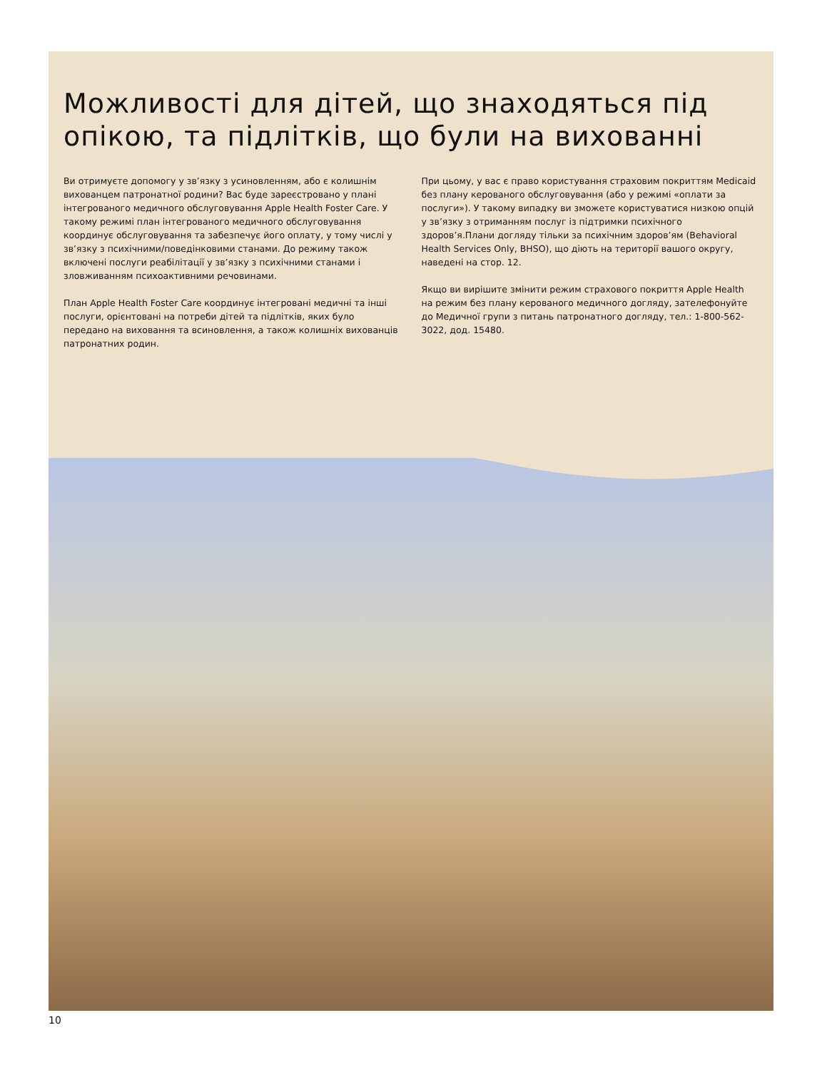Можливості для дітей, що знаходяться під опікою, та підлітків, що були на вихованні
Ви отримуєте допомогу у зв’язку з усиновленням, або є колишнім вихованцем патронатної родини? Вас буде зареєстровано у плані інтегрованого медичного обслуговування Apple Health Foster Care. У такому режимі план інтегрованого медичного обслуговування координує обслуговування та забезпечує його оплату, у тому числі у зв’язку з психічними/поведінковими станами. До режиму також включені послуги реабілітації у зв’язку з психічними станами і зловживанням психоактивними речовинами.
План Apple Health Foster Care координує інтегровані медичні та інші послуги, орієнтовані на потреби дітей та підлітків, яких було передано на виховання та всиновлення, а також колишніх вихованців патронатних родин.
При цьому, у вас є право користування страховим покриттям Medicaid без плану керованого обслуговування (або у режимі «оплати за послуги»). У такому випадку ви зможете користуватися низкою опцій у зв’язку з отриманням послуг із підтримки психічного здоров’я.Плани догляду тільки за психічним здоров’ям (Behavioral Health Services Only, BHSO), що діють на території вашого округу, наведені на стор. 12.
Якщо ви вирішите змінити режим страхового покриття Apple Health на режим без плану керованого медичного догляду, зателефонуйте до Медичної групи з питань патронатного догляду, тел.: 1-800-562-3022, дод. 15480.
10